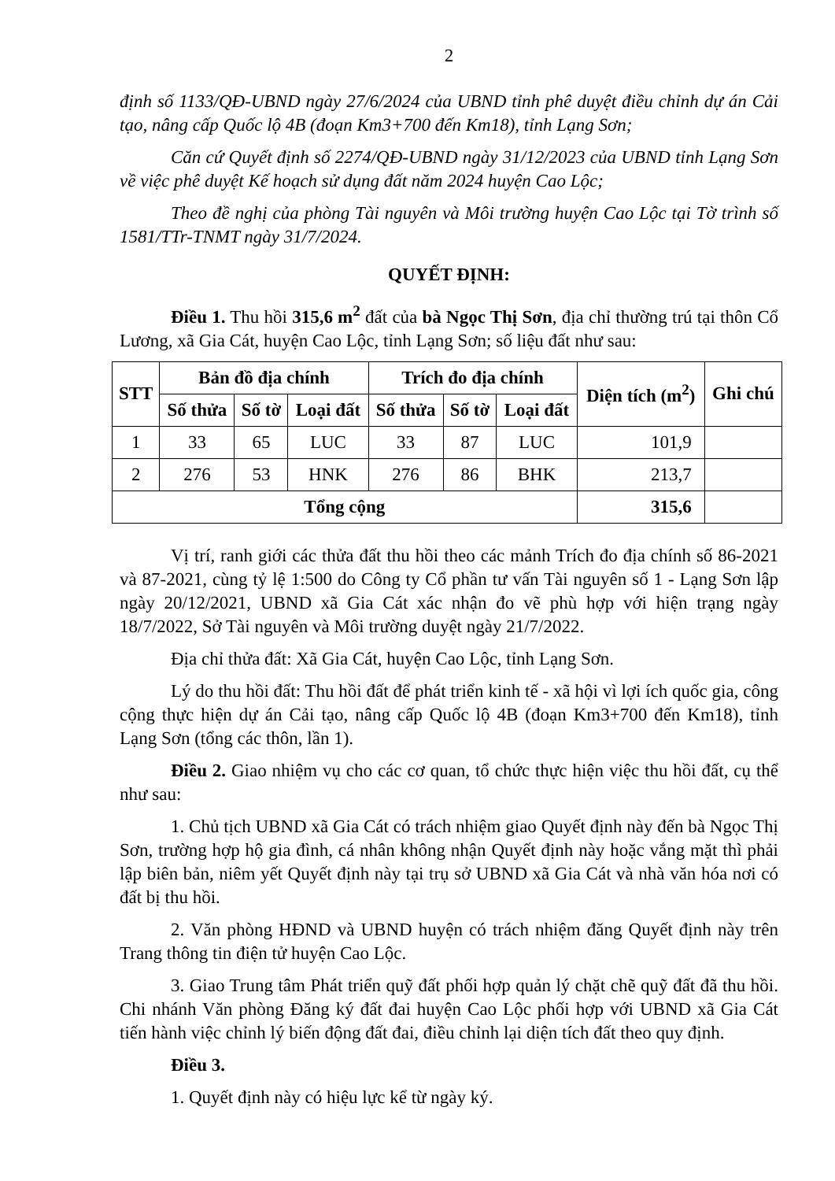2
định số 1133/QĐ-UBND ngày 27/6/2024 của UBND tỉnh phê duyệt điều chỉnh dự án Cải tạo, nâng cấp Quốc lộ 4B (đoạn Km3+700 đến Km18), tỉnh Lạng Sơn;
Căn cứ Quyết định số 2274/QĐ-UBND ngày 31/12/2023 của UBND tỉnh Lạng Sơn về việc phê duyệt Kế hoạch sử dụng đất năm 2024 huyện Cao Lộc;
Theo đề nghị của phòng Tài nguyên và Môi trường huyện Cao Lộc tại Tờ trình số 1581/TTr-TNMT ngày 31/7/2024.
QUYẾT ĐỊNH:
Điều 1. Thu hồi 315,6 m<sup>2</sup> đất của bà Ngọc Thị Sơn, địa chỉ thường trú tại thôn Cổ Lương, xã Gia Cát, huyện Cao Lộc, tỉnh Lạng Sơn; số liệu đất như sau:
| STT | Bản đồ địa chính | | | Trích đo địa chính | | | Diện tích (m<sup>2</sup>) | Ghi chú |
| --- | --- | --- | --- | --- | --- | --- | --- | --- |
| | Số thửa | Số tờ | Loại đất | Số thửa | Số tờ | Loại đất | | |
| 1 | 33 | 65 | LUC | 33 | 87 | LUC | 101,9 | |
| 2 | 276 | 53 | HNK | 276 | 86 | BHK | 213,7 | |
| Tổng cộng | | | | | | | 315,6 | |
Vị trí, ranh giới các thửa đất thu hồi theo các mảnh Trích đo địa chính số 86-2021 và 87-2021, cùng tỷ lệ 1:500 do Công ty Cổ phần tư vấn Tài nguyên số 1 - Lạng Sơn lập ngày 20/12/2021, UBND xã Gia Cát xác nhận đo vẽ phù hợp với hiện trạng ngày 18/7/2022, Sở Tài nguyên và Môi trường duyệt ngày 21/7/2022.
Địa chỉ thửa đất: Xã Gia Cát, huyện Cao Lộc, tỉnh Lạng Sơn.
Lý do thu hồi đất: Thu hồi đất để phát triển kinh tế - xã hội vì lợi ích quốc gia, công cộng thực hiện dự án Cải tạo, nâng cấp Quốc lộ 4B (đoạn Km3+700 đến Km18), tỉnh Lạng Sơn (tổng các thôn, lần 1).
Điều 2. Giao nhiệm vụ cho các cơ quan, tổ chức thực hiện việc thu hồi đất, cụ thể như sau:
1. Chủ tịch UBND xã Gia Cát có trách nhiệm giao Quyết định này đến bà Ngọc Thị Sơn, trường hợp hộ gia đình, cá nhân không nhận Quyết định này hoặc vắng mặt thì phải lập biên bản, niêm yết Quyết định này tại trụ sở UBND xã Gia Cát và nhà văn hóa nơi có đất bị thu hồi.
2. Văn phòng HĐND và UBND huyện có trách nhiệm đăng Quyết định này trên Trang thông tin điện tử huyện Cao Lộc.
3. Giao Trung tâm Phát triển quỹ đất phối hợp quản lý chặt chẽ quỹ đất đã thu hồi. Chi nhánh Văn phòng Đăng ký đất đai huyện Cao Lộc phối hợp với UBND xã Gia Cát tiến hành việc chỉnh lý biến động đất đai, điều chỉnh lại diện tích đất theo quy định.
Điều 3.
1. Quyết định này có hiệu lực kể từ ngày ký.